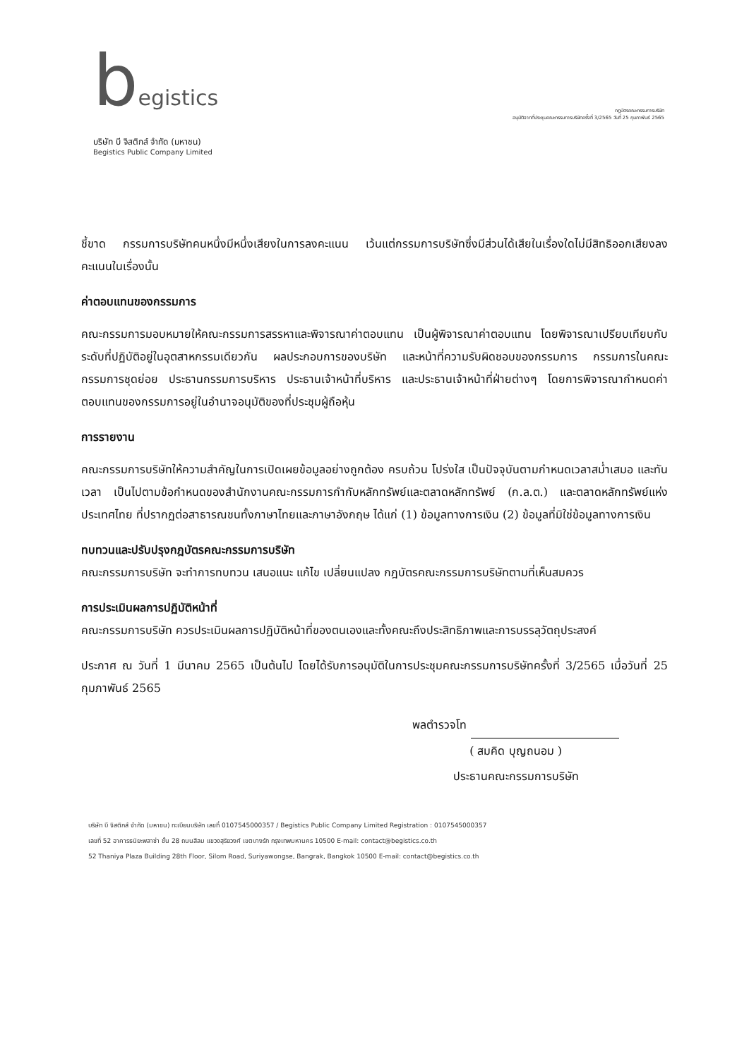begistics
บริษัท บี จิสติกส์ จำกัด (มหาชน)
Begistics Public Company Limited
กฎบัตรคณะกรรมการบริษัท
อนุมัติจากที่ประชุมคณะกรรมการบริษัทครั้งที่ 3/2565 วันที่ 25 กุมภาพันธ์ 2565
ชี้ขาด กรรมการบริษัทคนหนึ่งมีหนึ่งเสียงในการลงคะแนน เว้นแต่กรรมการบริษัทซึ่งมีส่วนได้เสียในเรื่องใดไม่มีสิทธิออกเสียงลงคะแนนในเรื่องนั้น
ค่าตอบแทนของกรรมการ
คณะกรรมการมอบหมายให้คณะกรรมการสรรหาและพิจารณาค่าตอบแทน เป็นผู้พิจารณาค่าตอบแทน โดยพิจารณาเปรียบเทียบกับระดับที่ปฏิบัติอยู่ในอุตสาหกรรมเดียวกัน ผลประกอบการของบริษัท และหน้าที่ความรับผิดชอบของกรรมการ กรรมการในคณะกรรมการชุดย่อย ประธานกรรมการบริหาร ประธานเจ้าหน้าที่บริหาร และประธานเจ้าหน้าที่ฝ่ายต่างๆ โดยการพิจารณากำหนดค่าตอบแทนของกรรมการอยู่ในอำนาจอนุมัติของที่ประชุมผู้ถือหุ้น
การรายงาน
คณะกรรมการบริษัทให้ความสำคัญในการเปิดเผยข้อมูลอย่างถูกต้อง ครบถ้วน โปร่งใส เป็นปัจจุบันตามกำหนดเวลาสม่ำเสมอ และทันเวลา เป็นไปตามข้อกำหนดของสำนักงานคณะกรรมการกำกับหลักทรัพย์และตลาดหลักทรัพย์ (ก.ล.ต.) และตลาดหลักทรัพย์แห่งประเทศไทย ที่ปรากฏต่อสาธารณชนทั้งภาษาไทยและภาษาอังกฤษ ได้แก่ (1) ข้อมูลทางการเงิน (2) ข้อมูลที่มิใช่ข้อมูลทางการเงิน
ทบทวนและปรับปรุงกฎบัตรคณะกรรมการบริษัท
คณะกรรมการบริษัท จะทำการทบทวน เสนอแนะ แก้ไข เปลี่ยนแปลง กฎบัตรคณะกรรมการบริษัทตามที่เห็นสมควร
การประเมินผลการปฏิบัติหน้าที่
คณะกรรมการบริษัท ควรประเมินผลการปฏิบัติหน้าที่ของตนเองและทั้งคณะถึงประสิทธิภาพและการบรรลุวัตถุประสงค์
ประกาศ ณ วันที่ 1 มีนาคม 2565 เป็นต้นไป โดยได้รับการอนุมัติในการประชุมคณะกรรมการบริษัทครั้งที่ 3/2565 เมื่อวันที่ 25 กุมภาพันธ์ 2565
พลตำรวจโท
( สมคิด บุญถนอม )
ประธานคณะกรรมการบริษัท
บริษัท บี จิสติกส์ จำกัด (มหาชน) ทะเบียนบริษัท เลขที่ 0107545000357 / Begistics Public Company Limited Registration : 0107545000357
เลขที่ 52 อาคารธนิยะพลาซ่า ชั้น 28 ถนนสีลม แขวงสุริยวงศ์ เขตบางรัก กรุงเทพมหานคร 10500 E-mail: contact@begistics.co.th
52 Thaniya Plaza Building 28th Floor, Silom Road, Suriyawongse, Bangrak, Bangkok 10500 E-mail: contact@begistics.co.th